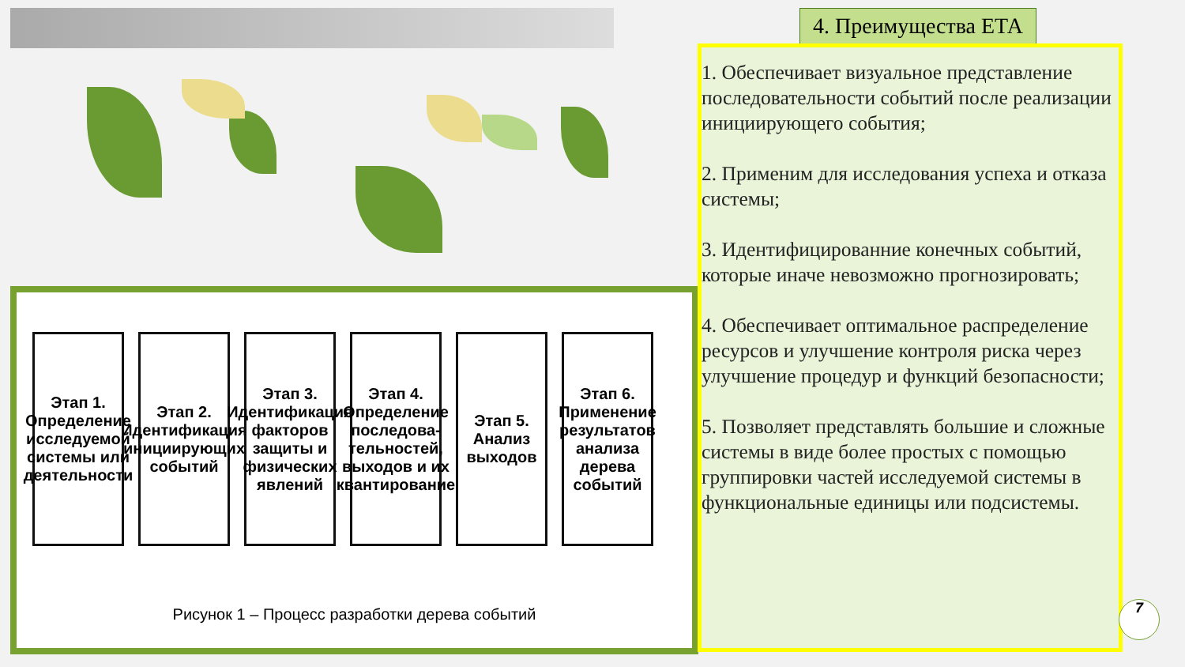Этап 1. Определение исследуемой системы или деятельности
Этап 2. Идентификация инициирующих событий
Этап 3. Идентификация факторов защиты и физических явлений
Этап 4. Определение последова-тельностей, выходов и их квантирование
Этап 5. Анализ выходов
Этап 6. Применение результатов анализа дерева событий
Рисунок 1 – Процесс разработки дерева событий
4. Преимущества ЕТА
1. Обеспечивает визуальное представление последовательности событий после реализации инициирующего события;
2. Применим для исследования успеха и отказа системы;
3. Идентифицированние конечных событий, которые иначе невозможно прогнозировать;
4. Обеспечивает оптимальное распределение ресурсов и улучшение контроля риска через улучшение процедур и функций безопасности;
5. Позволяет представлять большие и сложные системы в виде более простых с помощью группировки частей исследуемой системы в функциональные единицы или подсистемы.
7